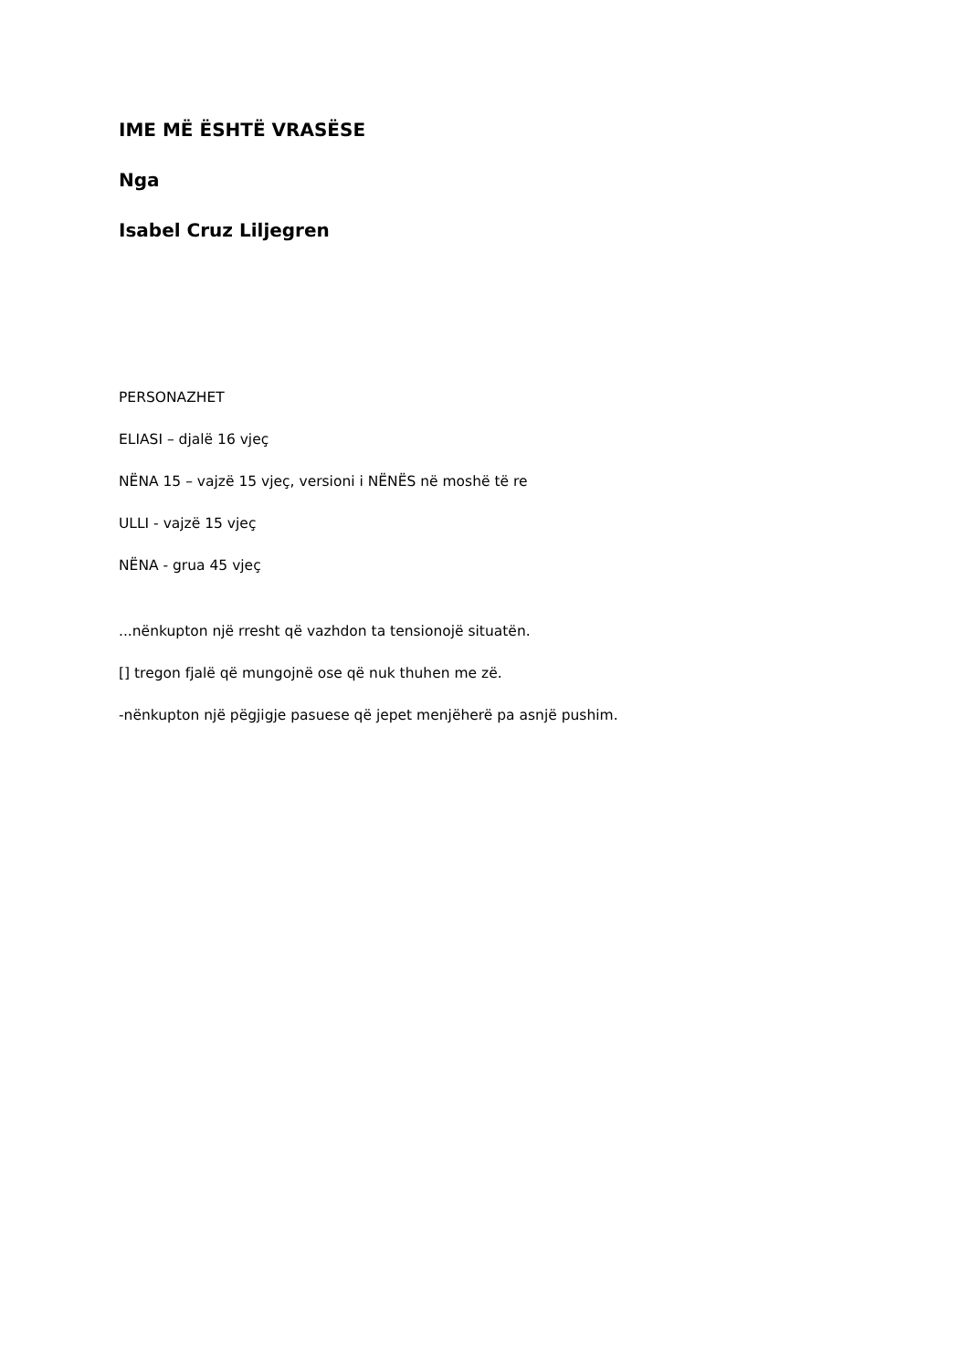IME MË ËSHTË VRASËSE
Nga
Isabel Cruz Liljegren
PERSONAZHET
ELIASI – djalë 16 vjeç
NËNA 15 – vajzë 15 vjeç, versioni i NËNËS në moshë të re
ULLI - vajzë 15 vjeç
NËNA - grua 45 vjeç
...nënkupton një rresht që vazhdon ta tensionojë situatën.
[] tregon fjalë që mungojnë ose që nuk thuhen me zë.
-nënkupton një pëgjigje pasuese që jepet menjëherë pa asnjë pushim.